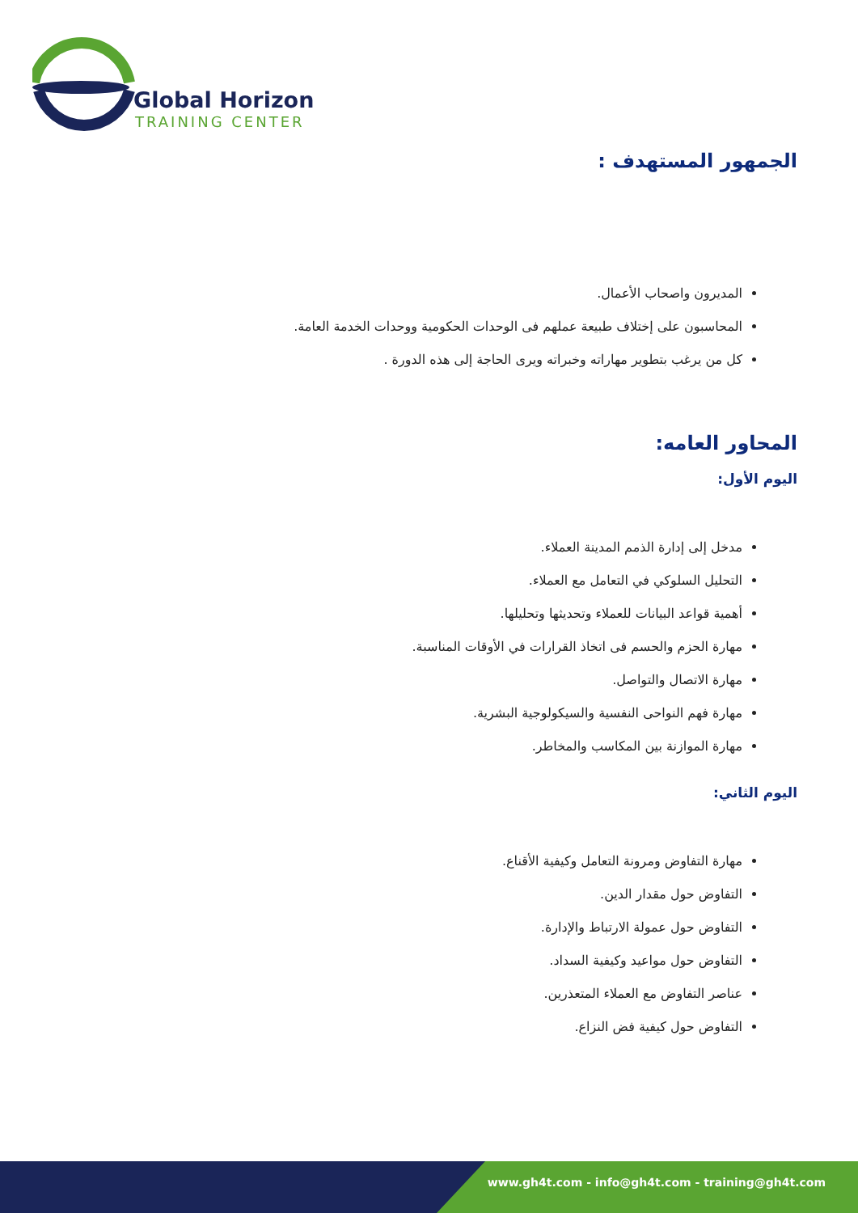Global Horizon
TRAINING CENTER
الجمهور المستهدف :
المديرون واصحاب الأعمال.
المحاسبون على إختلاف طبيعة عملهم فى الوحدات الحكومية ووحدات الخدمة العامة.
كل من يرغب بتطوير مهاراته وخبراته ويرى الحاجة إلى هذه الدورة .
المحاور العامه:
اليوم الأول:
مدخل إلى إدارة الذمم المدينة العملاء.
التحليل السلوكي في التعامل مع العملاء.
أهمية قواعد البيانات للعملاء وتحديثها وتحليلها.
مهارة الحزم والحسم فى اتخاذ القرارات في الأوقات المناسبة.
مهارة الاتصال والتواصل.
مهارة فهم النواحى النفسية والسيكولوجية البشرية.
مهارة الموازنة بين المكاسب والمخاطر.
اليوم الثاني:
مهارة التفاوض ومرونة التعامل وكيفية الأقناع.
التفاوض حول مقدار الدين.
التفاوض حول عمولة الارتباط والإدارة.
التفاوض حول مواعيد وكيفية السداد.
عناصر التفاوض مع العملاء المتعذرين.
التفاوض حول كيفية فض النزاع.
www.gh4t.com - info@gh4t.com - training@gh4t.com